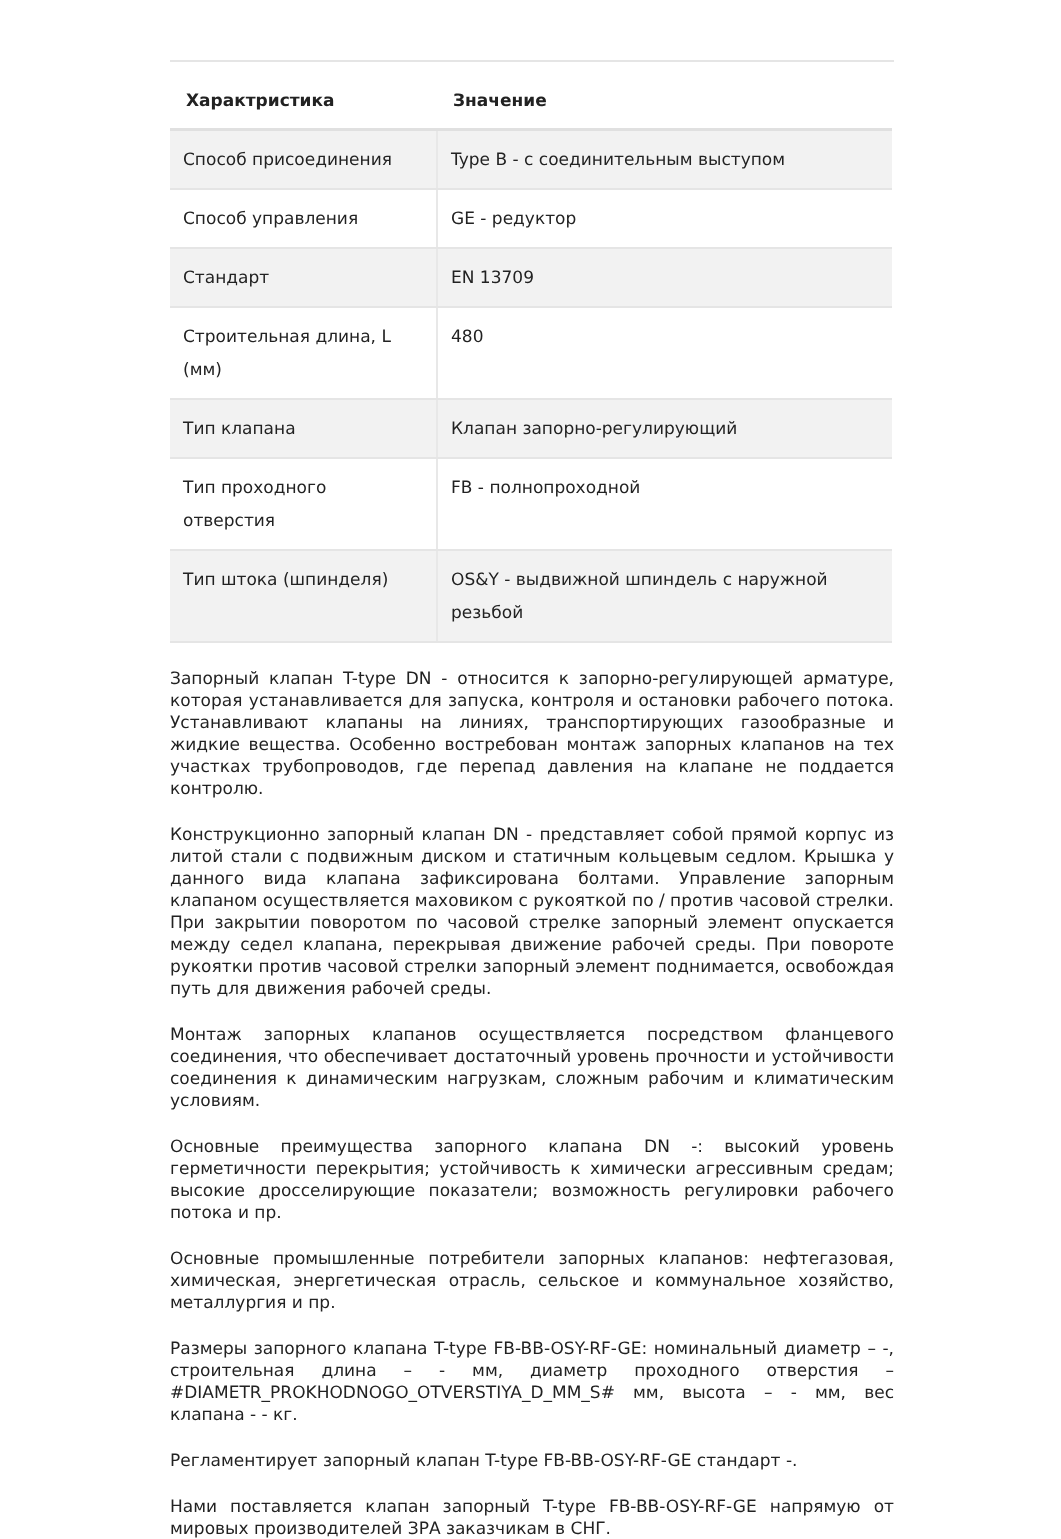| Характристика | Значение |
| --- | --- |
| Способ присоединения | Type B - с соединительным выступом |
| Способ управления | GE - редуктор |
| Стандарт | EN 13709 |
| Строительная длина, L (мм) | 480 |
| Тип клапана | Клапан запорно-регулирующий |
| Тип проходного отверстия | FB - полнопроходной |
| Тип штока (шпинделя) | OS&Y - выдвижной шпиндель с наружной резьбой |
Запорный клапан T-type DN - относится к запорно-регулирующей арматуре, которая устанавливается для запуска, контроля и остановки рабочего потока. Устанавливают клапаны на линиях, транспортирующих газообразные и жидкие вещества. Особенно востребован монтаж запорных клапанов на тех участках трубопроводов, где перепад давления на клапане не поддается контролю.
Конструкционно запорный клапан DN - представляет собой прямой корпус из литой стали с подвижным диском и статичным кольцевым седлом. Крышка у данного вида клапана зафиксирована болтами. Управление запорным клапаном осуществляется маховиком с рукояткой по / против часовой стрелки. При закрытии поворотом по часовой стрелке запорный элемент опускается между седел клапана, перекрывая движение рабочей среды. При повороте рукоятки против часовой стрелки запорный элемент поднимается, освобождая путь для движения рабочей среды.
Монтаж запорных клапанов осуществляется посредством фланцевого соединения, что обеспечивает достаточный уровень прочности и устойчивости соединения к динамическим нагрузкам, сложным рабочим и климатическим условиям.
Основные преимущества запорного клапана DN -: высокий уровень герметичности перекрытия; устойчивость к химически агрессивным средам; высокие дросселирующие показатели; возможность регулировки рабочего потока и пр.
Основные промышленные потребители запорных клапанов: нефтегазовая, химическая, энергетическая отрасль, сельское и коммунальное хозяйство, металлургия и пр.
Размеры запорного клапана T-type FB-BB-OSY-RF-GE: номинальный диаметр – -, строительная длина – - мм, диаметр проходного отверстия – #DIAMETR_PROKHODNOGO_OTVERSTIYA_D_MM_S# мм, высота – - мм, вес клапана - - кг.
Регламентирует запорный клапан T-type FB-BB-OSY-RF-GE стандарт -.
Нами поставляется клапан запорный T-type FB-BB-OSY-RF-GE напрямую от мировых производителей ЗРА заказчикам в СНГ.